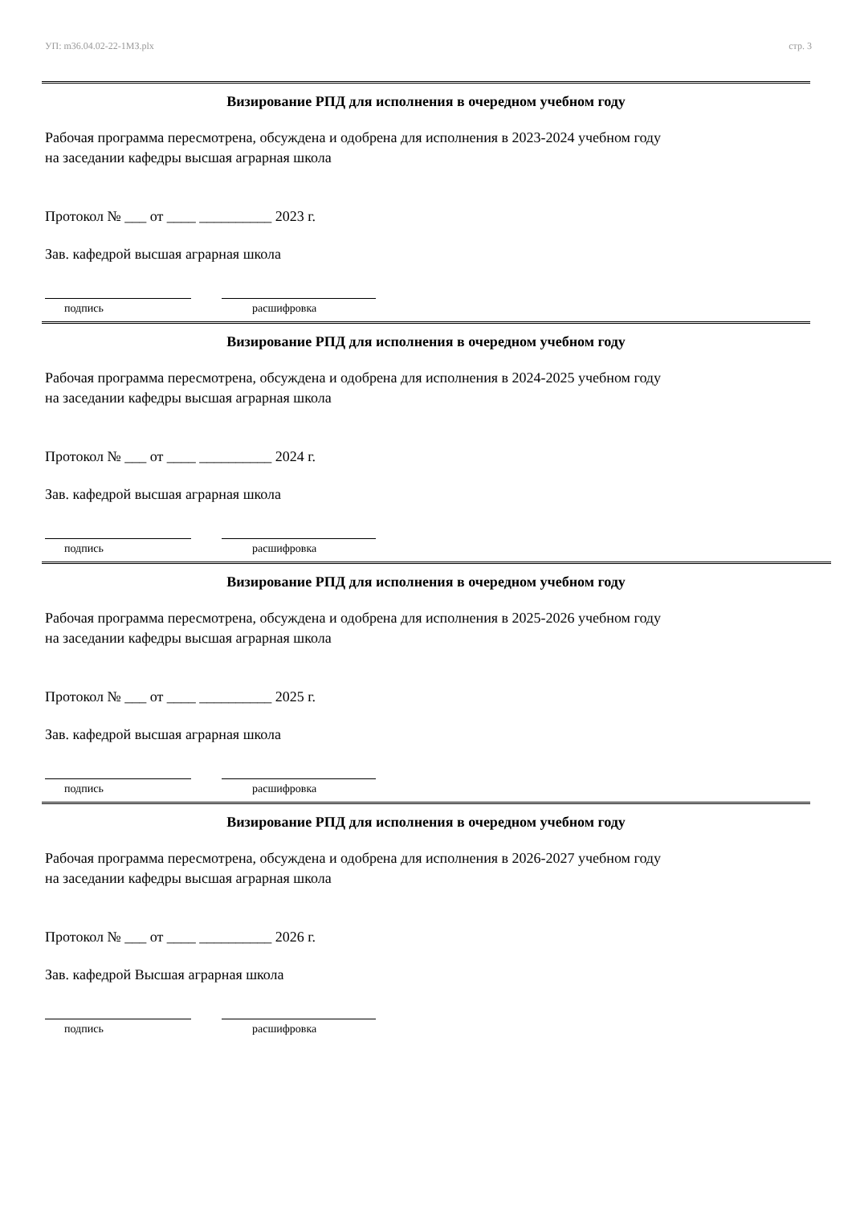УП: m36.04.02-22-1МЗ.plx стр. 3
Визирование РПД для исполнения в очередном учебном году
Рабочая программа пересмотрена, обсуждена и одобрена для исполнения в 2023-2024 учебном году
на заседании кафедры высшая аграрная школа
Протокол № ___ от ____ __________ 2023 г.
Зав. кафедрой высшая аграрная школа
подпись расшифровка
Визирование РПД для исполнения в очередном учебном году
Рабочая программа пересмотрена, обсуждена и одобрена для исполнения в 2024-2025 учебном году
на заседании кафедры высшая аграрная школа
Протокол № ___ от ____ __________ 2024 г.
Зав. кафедрой высшая аграрная школа
подпись расшифровка
Визирование РПД для исполнения в очередном учебном году
Рабочая программа пересмотрена, обсуждена и одобрена для исполнения в 2025-2026 учебном году
на заседании кафедры высшая аграрная школа
Протокол № ___ от ____ __________ 2025 г.
Зав. кафедрой высшая аграрная школа
подпись расшифровка
Визирование РПД для исполнения в очередном учебном году
Рабочая программа пересмотрена, обсуждена и одобрена для исполнения в 2026-2027 учебном году
на заседании кафедры высшая аграрная школа
Протокол № ___ от ____ __________ 2026 г.
Зав. кафедрой Высшая аграрная школа
подпись расшифровка